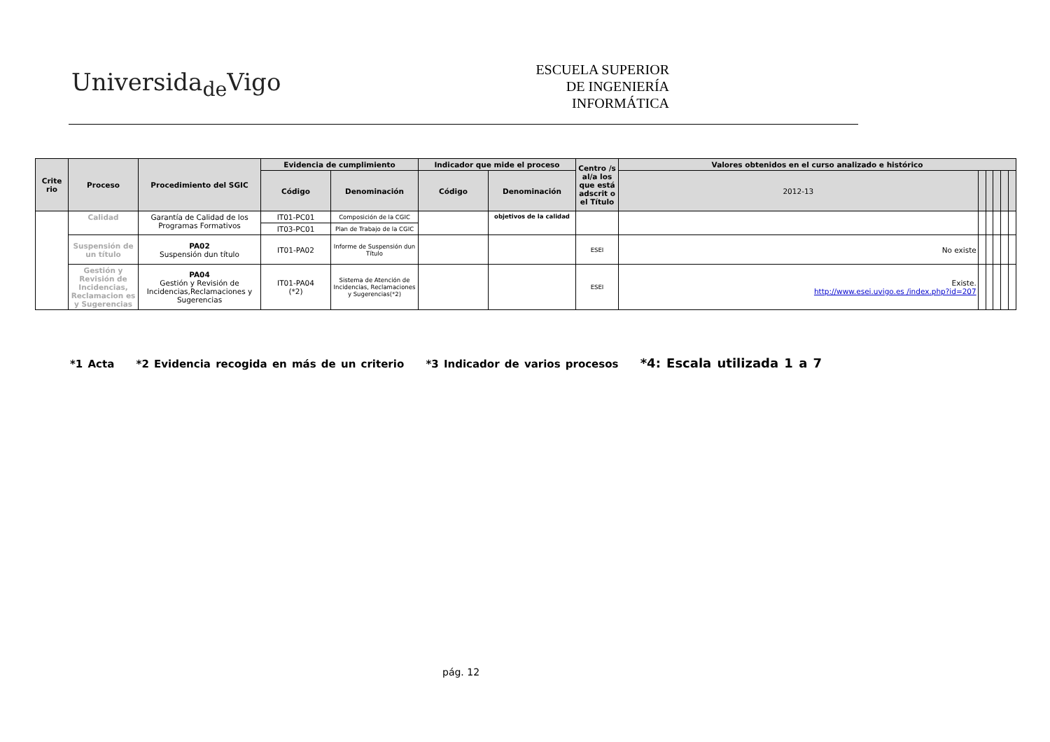Universida<sub>de</sub>Vigo
ESCUELA SUPERIOR
DE INGENIERÍA
INFORMÁTICA
| Crite rio | Proceso | Procedimiento del SGIC | Evidencia de cumplimiento | | Indicador que mide el proceso | | Centro /s al/a los que está adscrit o el Título | Valores obtenidos en el curso analizado e histórico | | | | | |
| --- | --- | --- | --- | --- | --- | --- | --- | --- | --- | --- | --- | --- | --- |
| | | | Código | Denominación | Código | Denominación | | 2012-13 | | | | | |
| | Calidad | Garantía de Calidad de los Programas Formativos | IT01-PC01 | Composición de la CGIC | | objetivos de la calidad | | | | | | | |
| | | | IT03-PC01 | Plan de Trabajo de la CGIC | | | | | | | | | |
| | Suspensión de un título | PA02 Suspensión dun título | IT01-PA02 | Informe de Suspensión dun Título | | | ESEI | No existe | | | | | |
| | Gestión y Revisión de Incidencias, Reclamacion es y Sugerencias | PA04 Gestión y Revisión de Incidencias,Reclamaciones y Sugerencias | IT01-PA04 (*2) | Sistema de Atención de Incidencias, Reclamaciones y Sugerencias(*2) | | | ESEI | Existe. http://www.esei.uvigo.es /index.php?id=207 | | | | | |
*1 Acta *2 Evidencia recogida en más de un criterio *3 Indicador de varios procesos *4: Escala utilizada 1 a 7
pág. 12